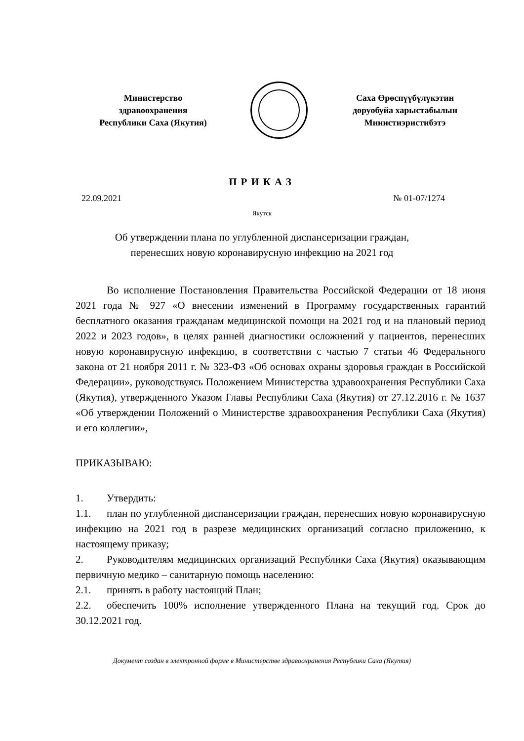Министерство
здравоохранения
Республики Саха (Якутия)
Саха Өрөспүүбүлүкэтин
доруобуйа харыстабылын
Министиэристибэтэ
ПРИКАЗ
22.09.2021 № 01-07/1274
Якутск
Об утверждении плана по углубленной диспансеризации граждан,
перенесших новую коронавирусную инфекцию на 2021 год
Во исполнение Постановления Правительства Российской Федерации от 18 июня 2021 года № 927 «О внесении изменений в Программу государственных гарантий бесплатного оказания гражданам медицинской помощи на 2021 год и на плановый период 2022 и 2023 годов», в целях ранней диагностики осложнений у пациентов, перенесших новую коронавирусную инфекцию, в соответствии с частью 7 статьи 46 Федерального закона от 21 ноября 2011 г. № 323-ФЗ «Об основах охраны здоровья граждан в Российской Федерации», руководствуясь Положением Министерства здравоохранения Республики Саха (Якутия), утвержденного Указом Главы Республики Саха (Якутия) от 27.12.2016 г. № 1637 «Об утверждении Положений о Министерстве здравоохранения Республики Саха (Якутия) и его коллегии»,
ПРИКАЗЫВАЮ:
1. Утвердить:
1.1. план по углубленной диспансеризации граждан, перенесших новую коронавирусную инфекцию на 2021 год в разрезе медицинских организаций согласно приложению, к настоящему приказу;
2. Руководителям медицинских организаций Республики Саха (Якутия) оказывающим первичную медико – санитарную помощь населению:
2.1. принять в работу настоящий План;
2.2. обеспечить 100% исполнение утвержденного Плана на текущий год. Срок до 30.12.2021 год.
Документ создан в электронной форме в Министерстве здравоохранения Республики Саха (Якутия)